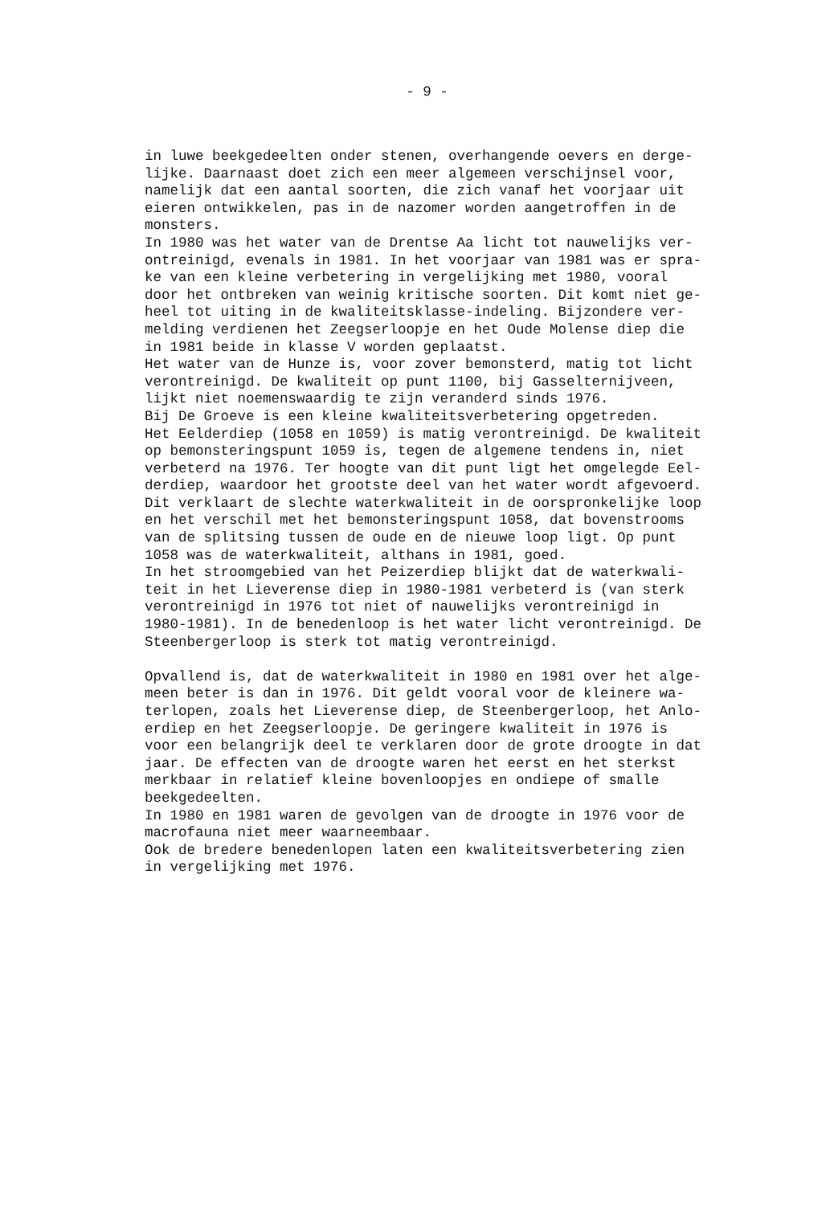- 9 -
in luwe beekgedeelten onder stenen, overhangende oevers en derge- lijke. Daarnaast doet zich een meer algemeen verschijnsel voor, namelijk dat een aantal soorten, die zich vanaf het voorjaar uit eieren ontwikkelen, pas in de nazomer worden aangetroffen in de monsters. In 1980 was het water van de Drentse Aa licht tot nauwelijks ver- ontreinigd, evenals in 1981. In het voorjaar van 1981 was er spra- ke van een kleine verbetering in vergelijking met 1980, vooral door het ontbreken van weinig kritische soorten. Dit komt niet ge- heel tot uiting in de kwaliteitsklasse-indeling. Bijzondere ver- melding verdienen het Zeegserloopje en het Oude Molense diep die in 1981 beide in klasse V worden geplaatst. Het water van de Hunze is, voor zover bemonsterd, matig tot licht verontreinigd. De kwaliteit op punt 1100, bij Gasselternijveen, lijkt niet noemenswaardig te zijn veranderd sinds 1976. Bij De Groeve is een kleine kwaliteitsverbetering opgetreden. Het Eelderdiep (1058 en 1059) is matig verontreinigd. De kwaliteit op bemonsteringspunt 1059 is, tegen de algemene tendens in, niet verbeterd na 1976. Ter hoogte van dit punt ligt het omgelegde Eel- derdiep, waardoor het grootste deel van het water wordt afgevoerd. Dit verklaart de slechte waterkwaliteit in de oorspronkelijke loop en het verschil met het bemonsteringspunt 1058, dat bovenstrooms van de splitsing tussen de oude en de nieuwe loop ligt. Op punt 1058 was de waterkwaliteit, althans in 1981, goed. In het stroomgebied van het Peizerdiep blijkt dat de waterkwali- teit in het Lieverense diep in 1980-1981 verbeterd is (van sterk verontreinigd in 1976 tot niet of nauwelijks verontreinigd in 1980-1981). In de benedenloop is het water licht verontreinigd. De Steenbergerloop is sterk tot matig verontreinigd. Opvallend is, dat de waterkwaliteit in 1980 en 1981 over het alge- meen beter is dan in 1976. Dit geldt vooral voor de kleinere wa- terlopen, zoals het Lieverense diep, de Steenbergerloop, het Anlo- erdiep en het Zeegserloopje. De geringere kwaliteit in 1976 is voor een belangrijk deel te verklaren door de grote droogte in dat jaar. De effecten van de droogte waren het eerst en het sterkst merkbaar in relatief kleine bovenloopjes en ondiepe of smalle beekgedeelten. In 1980 en 1981 waren de gevolgen van de droogte in 1976 voor de macrofauna niet meer waarneembaar. Ook de bredere benedenlopen laten een kwaliteitsverbetering zien in vergelijking met 1976.